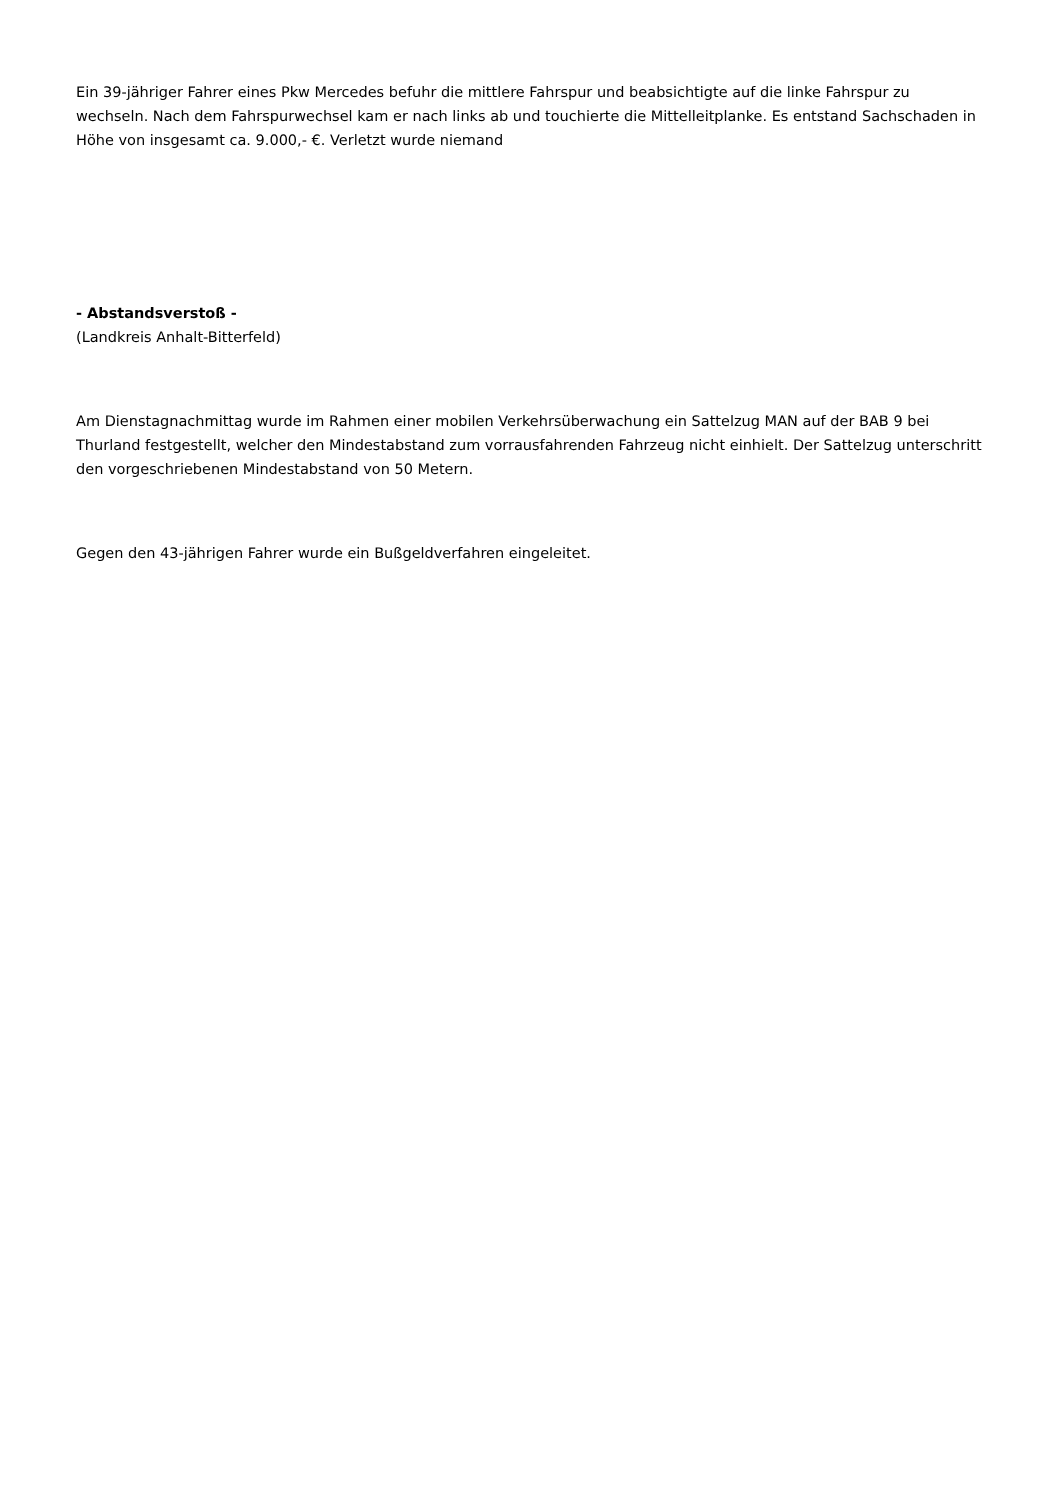Ein 39-jähriger Fahrer eines Pkw Mercedes befuhr die mittlere Fahrspur und beabsichtigte auf die linke Fahrspur zu wechseln. Nach dem Fahrspurwechsel kam er nach links ab und touchierte die Mittelleitplanke. Es entstand Sachschaden in Höhe von insgesamt ca. 9.000,- €. Verletzt wurde niemand
- Abstandsverstoß -
(Landkreis Anhalt-Bitterfeld)
Am Dienstagnachmittag wurde im Rahmen einer mobilen Verkehrsüberwachung ein Sattelzug MAN auf der BAB 9 bei Thurland festgestellt, welcher den Mindestabstand zum vorrausfahrenden Fahrzeug nicht einhielt. Der Sattelzug unterschritt den vorgeschriebenen Mindestabstand von 50 Metern.
Gegen den 43-jährigen Fahrer wurde ein Bußgeldverfahren eingeleitet.